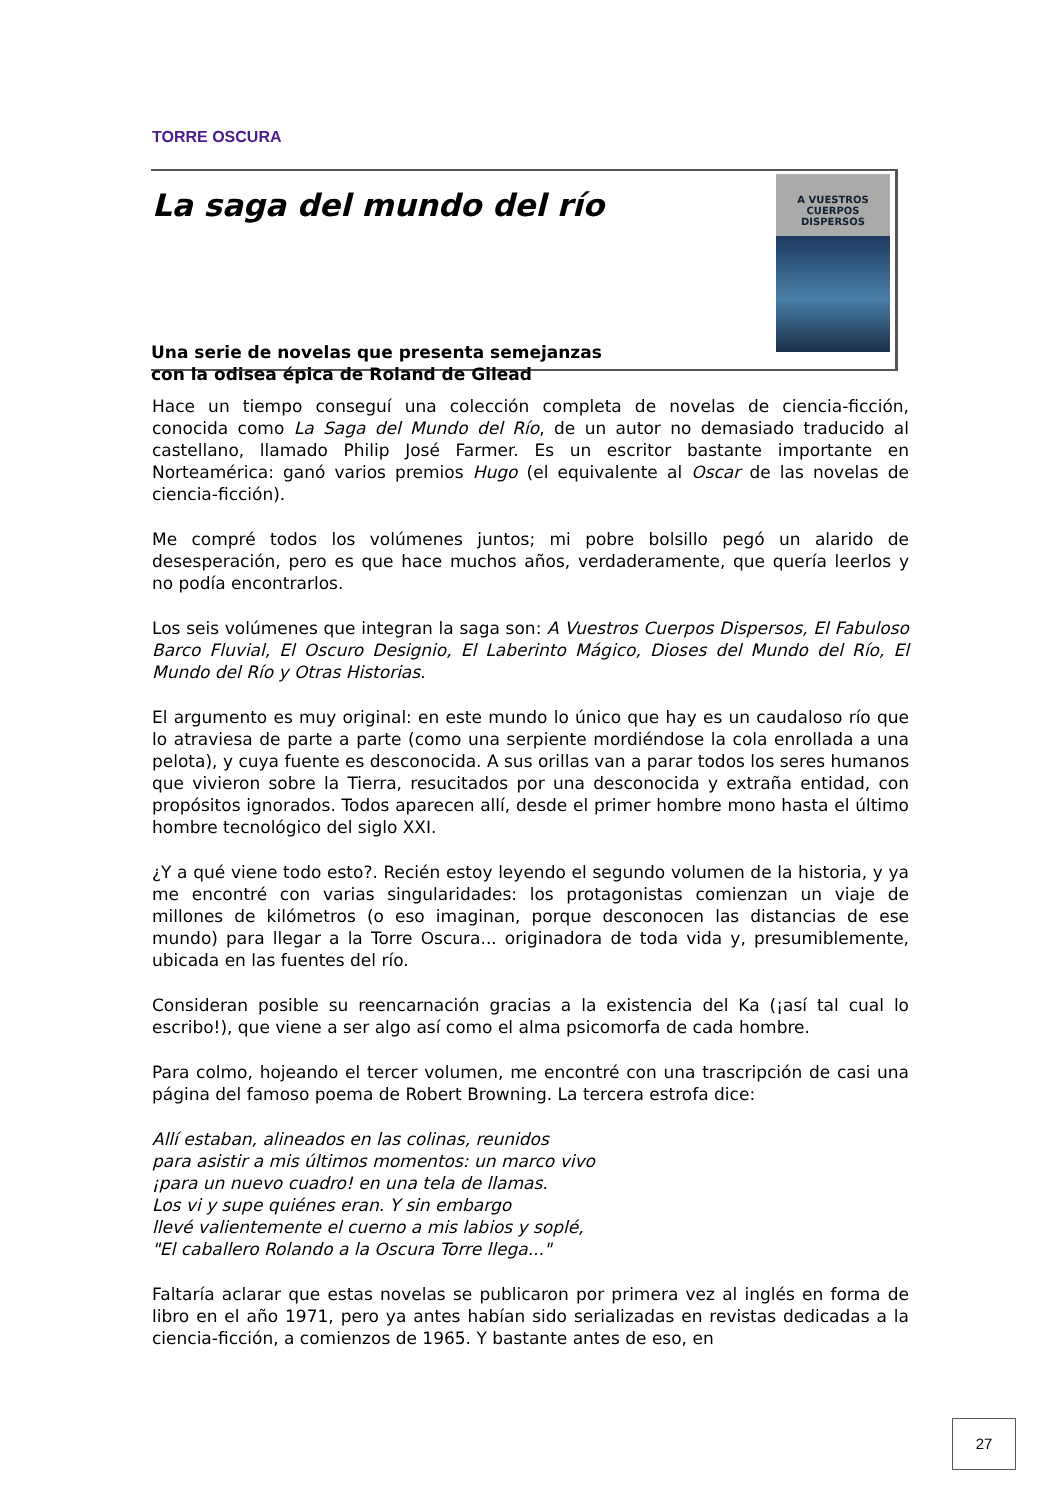TORRE OSCURA
La saga del mundo del río
Una serie de novelas que presenta semejanzas
con la odisea épica de Roland de Gilead
A VUESTROS
CUERPOS
DISPERSOS
Hace un tiempo conseguí una colección completa de novelas de ciencia-ficción, conocida como La Saga del Mundo del Río, de un autor no demasiado traducido al castellano, llamado Philip José Farmer. Es un escritor bastante importante en Norteamérica: ganó varios premios Hugo (el equivalente al Oscar de las novelas de ciencia-ficción).
Me compré todos los volúmenes juntos; mi pobre bolsillo pegó un alarido de desesperación, pero es que hace muchos años, verdaderamente, que quería leerlos y no podía encontrarlos.
Los seis volúmenes que integran la saga son: A Vuestros Cuerpos Dispersos, El Fabuloso Barco Fluvial, El Oscuro Designio, El Laberinto Mágico, Dioses del Mundo del Río, El Mundo del Río y Otras Historias.
El argumento es muy original: en este mundo lo único que hay es un caudaloso río que lo atraviesa de parte a parte (como una serpiente mordiéndose la cola enrollada a una pelota), y cuya fuente es desconocida. A sus orillas van a parar todos los seres humanos que vivieron sobre la Tierra, resucitados por una desconocida y extraña entidad, con propósitos ignorados. Todos aparecen allí, desde el primer hombre mono hasta el último hombre tecnológico del siglo XXI.
¿Y a qué viene todo esto?. Recién estoy leyendo el segundo volumen de la historia, y ya me encontré con varias singularidades: los protagonistas comienzan un viaje de millones de kilómetros (o eso imaginan, porque desconocen las distancias de ese mundo) para llegar a la Torre Oscura... originadora de toda vida y, presumiblemente, ubicada en las fuentes del río.
Consideran posible su reencarnación gracias a la existencia del Ka (¡así tal cual lo escribo!), que viene a ser algo así como el alma psicomorfa de cada hombre.
Para colmo, hojeando el tercer volumen, me encontré con una trascripción de casi una página del famoso poema de Robert Browning. La tercera estrofa dice:
Allí estaban, alineados en las colinas, reunidos
para asistir a mis últimos momentos: un marco vivo
¡para un nuevo cuadro! en una tela de llamas.
Los vi y supe quiénes eran. Y sin embargo
llevé valientemente el cuerno a mis labios y soplé,
"El caballero Rolando a la Oscura Torre llega..."
Faltaría aclarar que estas novelas se publicaron por primera vez al inglés en forma de libro en el año 1971, pero ya antes habían sido serializadas en revistas dedicadas a la ciencia-ficción, a comienzos de 1965. Y bastante antes de eso, en
27